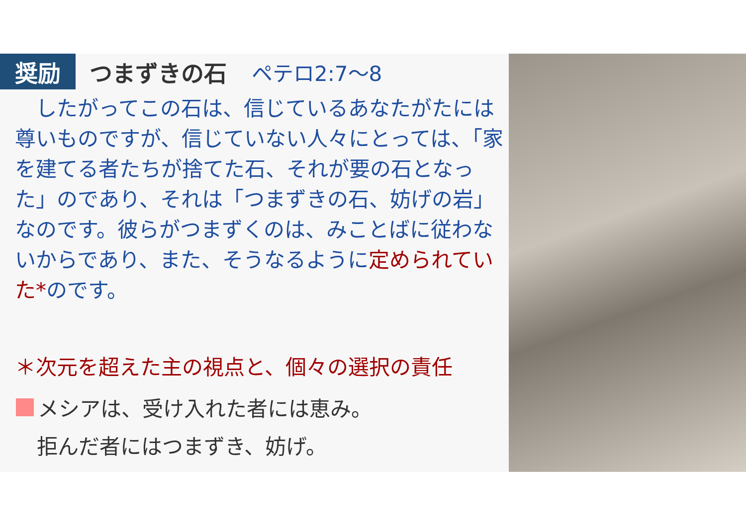奨励
つまずきの石 ペテロ2:7〜8
　したがってこの石は、信じているあなたがたには尊いものですが、信じていない人々にとっては、「家を建てる者たちが捨てた石、それが要の石となった」のであり、それは「つまずきの石、妨げの岩」なのです。彼らがつまずくのは、みことばに従わないからであり、また、そうなるように定められていた*のです。
＊次元を超えた主の視点と、個々の選択の責任
メシアは、受け入れた者には恵み。
　拒んだ者にはつまずき、妨げ。